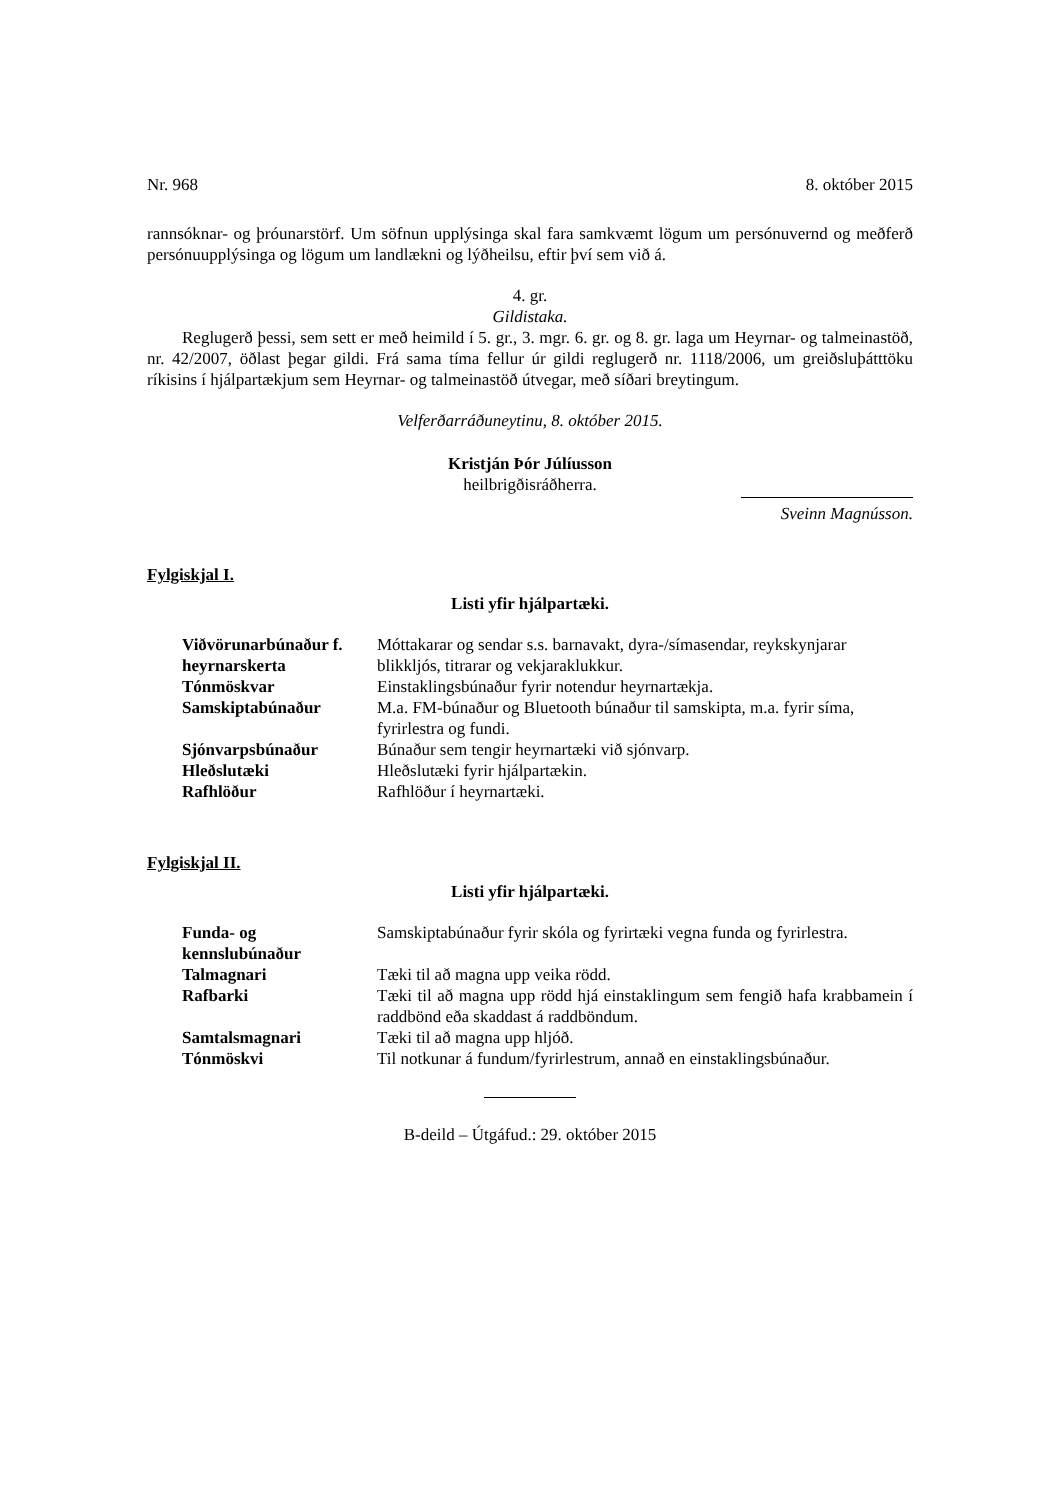Nr. 968 8. október 2015
rannsóknar- og þróunarstörf. Um söfnun upplýsinga skal fara samkvæmt lögum um persónuvernd og meðferð persónuupplýsinga og lögum um landlækni og lýðheilsu, eftir því sem við á.
4. gr.
Gildistaka.
Reglugerð þessi, sem sett er með heimild í 5. gr., 3. mgr. 6. gr. og 8. gr. laga um Heyrnar- og talmeinastöð, nr. 42/2007, öðlast þegar gildi. Frá sama tíma fellur úr gildi reglugerð nr. 1118/2006, um greiðsluþátttöku ríkisins í hjálpartækjum sem Heyrnar- og talmeinastöð útvegar, með síðari breytingum.
Velferðarráðuneytinu, 8. október 2015.
Kristján Þór Júlíusson
heilbrigðisráðherra.
Sveinn Magnússon.
Fylgiskjal I.
Listi yfir hjálpartæki.
| Viðvörunarbúnaður f. heyrnarskerta | Móttakarar og sendar s.s. barnavakt, dyra-/símasendar, reykskynjarar blikkljós, titrarar og vekjaraklukkur. |
| Tónmöskvar | Einstaklingsbúnaður fyrir notendur heyrnartækja. |
| Samskiptabúnaður | M.a. FM-búnaður og Bluetooth búnaður til samskipta, m.a. fyrir síma, fyrirlestra og fundi. |
| Sjónvarpsbúnaður | Búnaður sem tengir heyrnartæki við sjónvarp. |
| Hleðslutæki | Hleðslutæki fyrir hjálpartækin. |
| Rafhlöður | Rafhlöður í heyrnartæki. |
Fylgiskjal II.
Listi yfir hjálpartæki.
| Funda- og kennslubúnaður | Samskiptabúnaður fyrir skóla og fyrirtæki vegna funda og fyrirlestra. |
| Talmagnari | Tæki til að magna upp veika rödd. |
| Rafbarki | Tæki til að magna upp rödd hjá einstaklingum sem fengið hafa krabbamein í raddbönd eða skaddast á raddböndum. |
| Samtalsmagnari | Tæki til að magna upp hljóð. |
| Tónmöskvi | Til notkunar á fundum/fyrirlestrum, annað en einstaklingsbúnaður. |
B-deild – Útgáfud.: 29. október 2015